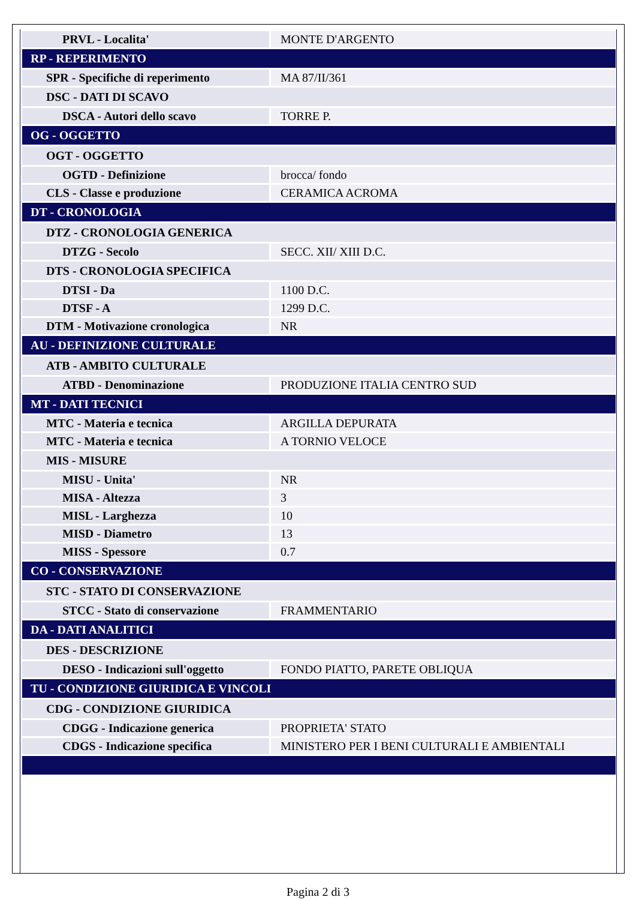| PRVL - Localita' | MONTE D'ARGENTO |
| RP - REPERIMENTO | |
| SPR - Specifiche di reperimento | MA 87/II/361 |
| DSC - DATI DI SCAVO | |
| DSCA - Autori dello scavo | TORRE P. |
| OG - OGGETTO | |
| OGT - OGGETTO | |
| OGTD - Definizione | brocca/ fondo |
| CLS - Classe e produzione | CERAMICA ACROMA |
| DT - CRONOLOGIA | |
| DTZ - CRONOLOGIA GENERICA | |
| DTZG - Secolo | SECC. XII/ XIII D.C. |
| DTS - CRONOLOGIA SPECIFICA | |
| DTSI - Da | 1100 D.C. |
| DTSF - A | 1299 D.C. |
| DTM - Motivazione cronologica | NR |
| AU - DEFINIZIONE CULTURALE | |
| ATB - AMBITO CULTURALE | |
| ATBD - Denominazione | PRODUZIONE ITALIA CENTRO SUD |
| MT - DATI TECNICI | |
| MTC - Materia e tecnica | ARGILLA DEPURATA |
| MTC - Materia e tecnica | A TORNIO VELOCE |
| MIS - MISURE | |
| MISU - Unita' | NR |
| MISA - Altezza | 3 |
| MISL - Larghezza | 10 |
| MISD - Diametro | 13 |
| MISS - Spessore | 0.7 |
| CO - CONSERVAZIONE | |
| STC - STATO DI CONSERVAZIONE | |
| STCC - Stato di conservazione | FRAMMENTARIO |
| DA - DATI ANALITICI | |
| DES - DESCRIZIONE | |
| DESO - Indicazioni sull'oggetto | FONDO PIATTO, PARETE OBLIQUA |
| TU - CONDIZIONE GIURIDICA E VINCOLI | |
| CDG - CONDIZIONE GIURIDICA | |
| CDGG - Indicazione generica | PROPRIETA' STATO |
| CDGS - Indicazione specifica | MINISTERO PER I BENI CULTURALI E AMBIENTALI |
Pagina 2 di 3